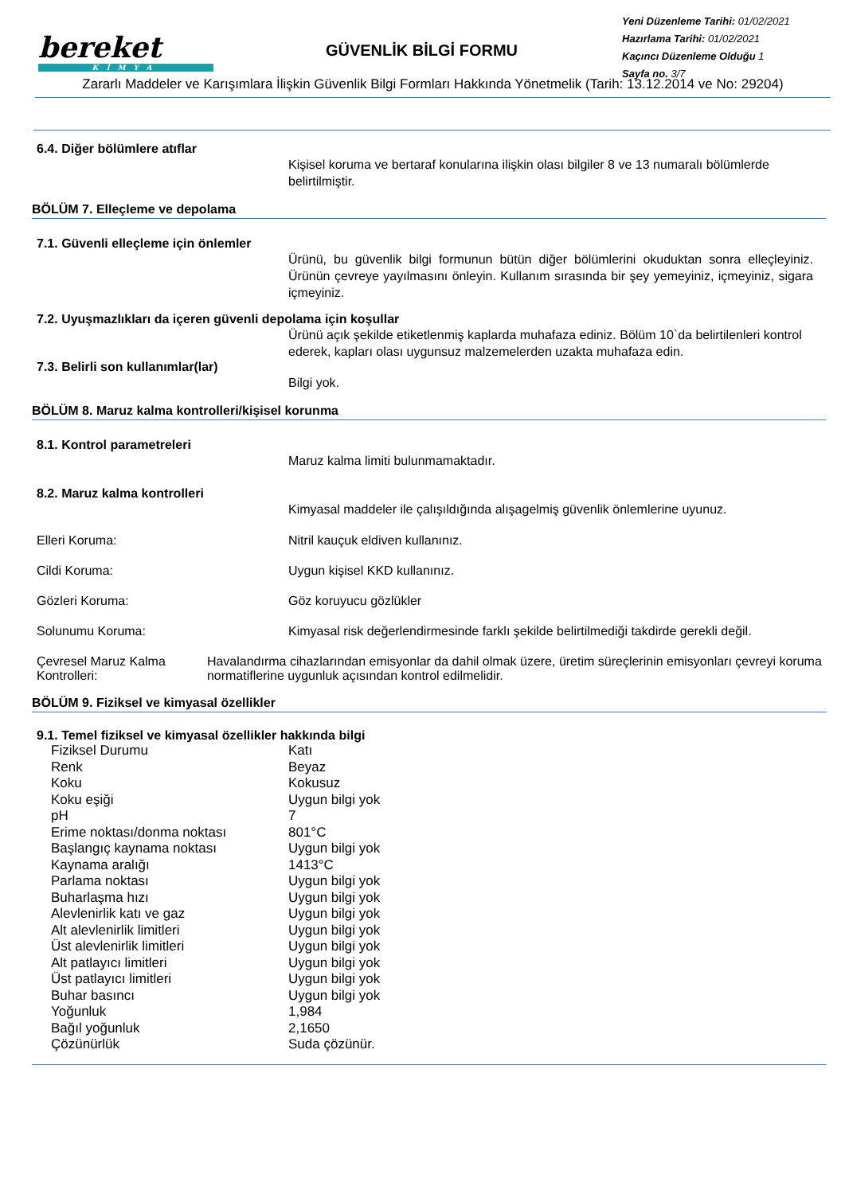bereket
KİMYA
GÜVENLİK BİLGİ FORMU
Yeni Düzenleme Tarihi: 01/02/2021
Hazırlama Tarihi: 01/02/2021
Kaçıncı Düzenleme Olduğu 1
Sayfa no. 3/7
Zararlı Maddeler ve Karışımlara İlişkin Güvenlik Bilgi Formları Hakkında Yönetmelik (Tarih: 13.12.2014 ve No: 29204)
6.4. Diğer bölümlere atıflar
Kişisel koruma ve bertaraf konularına ilişkin olası bilgiler 8 ve 13 numaralı bölümlerde belirtilmiştir.
BÖLÜM 7. Elleçleme ve depolama
7.1. Güvenli elleçleme için önlemler
Ürünü, bu güvenlik bilgi formunun bütün diğer bölümlerini okuduktan sonra elleçleyiniz. Ürünün çevreye yayılmasını önleyin. Kullanım sırasında bir şey yemeyiniz, içmeyiniz, sigara içmeyiniz.
7.2. Uyuşmazlıkları da içeren güvenli depolama için koşullar
Ürünü açık şekilde etiketlenmiş kaplarda muhafaza ediniz. Bölüm 10`da belirtilenleri kontrol ederek, kapları olası uygunsuz malzemelerden uzakta muhafaza edin.
7.3. Belirli son kullanımlar(lar)
Bilgi yok.
BÖLÜM 8. Maruz kalma kontrolleri/kişisel korunma
8.1. Kontrol parametreleri
Maruz kalma limiti bulunmamaktadır.
8.2. Maruz kalma kontrolleri
Kimyasal maddeler ile çalışıldığında alışagelmiş güvenlik önlemlerine uyunuz.
Elleri Koruma: Nitril kauçuk eldiven kullanınız.
Cildi Koruma: Uygun kişisel KKD kullanınız.
Gözleri Koruma: Göz koruyucu gözlükler
Solunumu Koruma: Kimyasal risk değerlendirmesinde farklı şekilde belirtilmediği takdirde gerekli değil.
Çevresel Maruz Kalma Kontrolleri:
Havalandırma cihazlarından emisyonlar da dahil olmak üzere, üretim süreçlerinin emisyonları çevreyi koruma normatiflerine uygunluk açısından kontrol edilmelidir.
BÖLÜM 9. Fiziksel ve kimyasal özellikler
9.1. Temel fiziksel ve kimyasal özellikler hakkında bilgi
| Fiziksel Durumu | Katı |
| Renk | Beyaz |
| Koku | Kokusuz |
| Koku eşiği | Uygun bilgi yok |
| pH | 7 |
| Erime noktası/donma noktası | 801°C |
| Başlangıç kaynama noktası | Uygun bilgi yok |
| Kaynama aralığı | 1413°C |
| Parlama noktası | Uygun bilgi yok |
| Buharlaşma hızı | Uygun bilgi yok |
| Alevlenirlik katı ve gaz | Uygun bilgi yok |
| Alt alevlenirlik limitleri | Uygun bilgi yok |
| Üst alevlenirlik limitleri | Uygun bilgi yok |
| Alt patlayıcı limitleri | Uygun bilgi yok |
| Üst patlayıcı limitleri | Uygun bilgi yok |
| Buhar basıncı | Uygun bilgi yok |
| Yoğunluk | 1,984 |
| Bağıl yoğunluk | 2,1650 |
| Çözünürlük | Suda çözünür. |